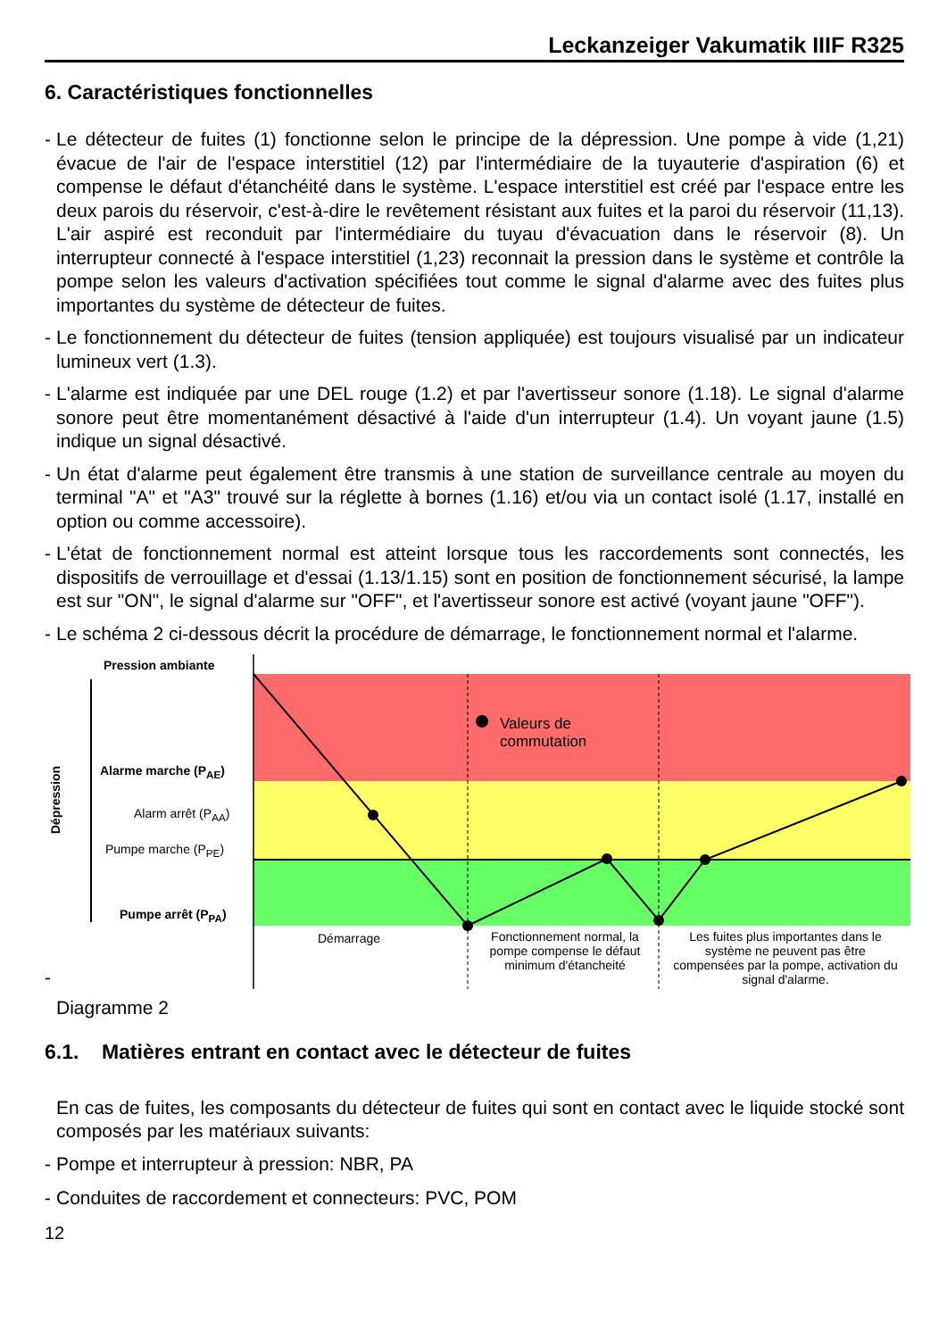Leckanzeiger Vakumatik IIIF R325
6. Caractéristiques fonctionnelles
- Le détecteur de fuites (1) fonctionne selon le principe de la dépression. Une pompe à vide (1,21) évacue de l'air de l'espace interstitiel (12) par l'intermédiaire de la tuyauterie d'aspiration (6) et compense le défaut d'étanchéité dans le système. L'espace interstitiel est créé par l'espace entre les deux parois du réservoir, c'est-à-dire le revêtement résistant aux fuites et la paroi du réservoir (11,13). L'air aspiré est reconduit par l'intermédiaire du tuyau d'évacuation dans le réservoir (8). Un interrupteur connecté à l'espace interstitiel (1,23) reconnait la pression dans le système et contrôle la pompe selon les valeurs d'activation spécifiées tout comme le signal d'alarme avec des fuites plus importantes du système de détecteur de fuites.
- Le fonctionnement du détecteur de fuites (tension appliquée) est toujours visualisé par un indicateur lumineux vert (1.3).
- L'alarme est indiquée par une DEL rouge (1.2) et par l'avertisseur sonore (1.18). Le signal d'alarme sonore peut être momentanément désactivé à l'aide d'un interrupteur (1.4). Un voyant jaune (1.5) indique un signal désactivé.
- Un état d'alarme peut également être transmis à une station de surveillance centrale au moyen du terminal "A" et "A3" trouvé sur la réglette à bornes (1.16) et/ou via un contact isolé (1.17, installé en option ou comme accessoire).
- L'état de fonctionnement normal est atteint lorsque tous les raccordements sont connectés, les dispositifs de verrouillage et d'essai (1.13/1.15) sont en position de fonctionnement sécurisé, la lampe est sur "ON", le signal d'alarme sur "OFF", et l'avertisseur sonore est activé (voyant jaune "OFF").
- Le schéma 2 ci-dessous décrit la procédure de démarrage, le fonctionnement normal et l'alarme.
Pression ambiante
Dépression
Alarme marche (P<sub>AE</sub>)
Alarm arrêt (P<sub>AA</sub>)
Pumpe marche (P<sub>PE</sub>)
Pumpe arrêt (P<sub>PA</sub>)
Valeurs de
commutation
Démarrage
Fonctionnement normal, la pompe compense le défaut minimum d'étancheité
Les fuites plus importantes dans le système ne peuvent pas être compensées par la pompe, activation du signal d'alarme.
-
Diagramme 2
6.1. Matières entrant en contact avec le détecteur de fuites
En cas de fuites, les composants du détecteur de fuites qui sont en contact avec le liquide stocké sont composés par les matériaux suivants:
- Pompe et interrupteur à pression: NBR, PA
- Conduites de raccordement et connecteurs: PVC, POM
12